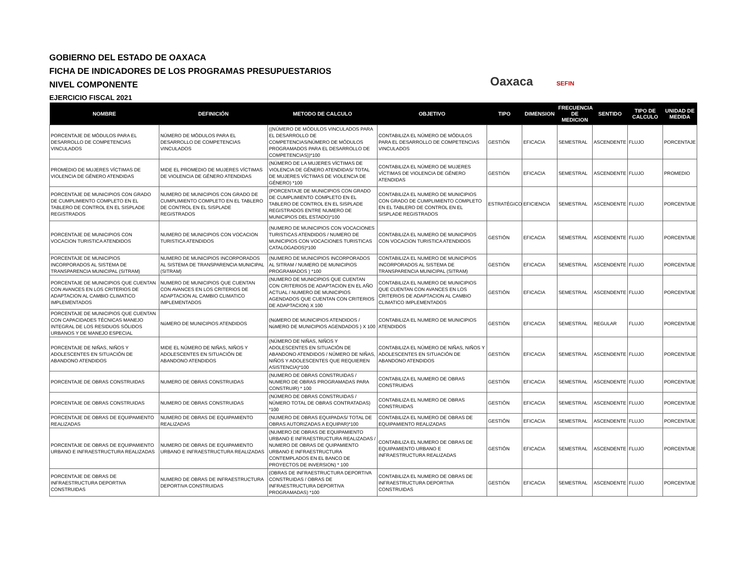GOBIERNO DEL ESTADO DE OAXACA
FICHA DE INDICADORES DE LOS PROGRAMAS PRESUPUESTARIOS
NIVEL COMPONENTE
EJERCICIO FISCAL 2021
Oaxaca SEFIN
| NOMBRE | DEFINICIÓN | METODO DE CALCULO | OBJETIVO | TIPO | DIMENSION | FRECUENCIA DE MEDICION | SENTIDO | TIPO DE CALCULO | UNIDAD DE MEDIDA |
| --- | --- | --- | --- | --- | --- | --- | --- | --- | --- |
| PORCENTAJE DE MÓDULOS PARA EL DESARROLLO DE COMPETENCIAS VINCULADOS | NÚMERO DE MÓDULOS PARA EL DESARROLLO DE COMPETENCIAS VINCULADOS | ((NÚMERO DE MÓDULOS VINCULADOS PARA EL DESARROLLO DE COMPETENCIAS/NÚMERO DE MÓDULOS PROGRAMADOS PARA EL DESARROLLO DE COMPETENCIAS))*100 | CONTABILIZA EL NÚMERO DE MÓDULOS PARA EL DESARROLLO DE COMPETENCIAS VINCULADOS | GESTIÓN | EFICACIA | SEMESTRAL | ASCENDENTE | FLUJO | PORCENTAJE |
| PROMEDIO DE MUJERES VÍCTIMAS DE VIOLENCIA DE GÉNERO ATENDIDAS | MIDE EL PROMEDIO DE MUJERES VÍCTIMAS DE VIOLENCIA DE GÉNERO ATENDIDAS | (NÚMERO DE LA MUJERES VÍCTIMAS DE VIOLENCIA DE GÉNERO ATENDIDAS/ TOTAL DE MUJERES VÍCTIMAS DE VIOLENCIA DE GÉNERO) *100 | CONTABILIZA EL NÚMERO DE MUJERES VÍCTIMAS DE VIOLENCIA DE GÉNERO ATENDIDAS | GESTIÓN | EFICACIA | SEMESTRAL | ASCENDENTE | FLUJO | PROMEDIO |
| PORCENTAJE DE MUNICIPIOS CON GRADO DE CUMPLIMIENTO COMPLETO EN EL TABLERO DE CONTROL EN EL SISPLADE REGISTRADOS | NUMERO DE MUNICIPIOS CON GRADO DE CUMPLIMIENTO COMPLETO EN EL TABLERO DE CONTROL EN EL SISPLADE REGISTRADOS | (PORCENTAJE DE MUNICIPIOS CON GRADO DE CUMPLIMIENTO COMPLETO EN EL TABLERO DE CONTROL EN EL SISPLADE REGISTRADOS ENTRE NUMERO DE MUNICIPIOS DEL ESTADO)*100 | CONTABILIZA EL NUMERO DE MUNICIPIOS CON GRADO DE CUMPLIMIENTO COMPLETO EN EL TABLERO DE CONTROL EN EL SISPLADE REGISTRADOS | ESTRATÉGICO | EFICIENCIA | SEMESTRAL | ASCENDENTE | FLUJO | PORCENTAJE |
| PORCENTAJE DE MUNICIPIOS CON VOCACION TURISTICA ATENDIDOS | NUMERO DE MUNICIPIOS CON VOCACION TURISTICA ATENDIDOS | (NUMERO DE MUNICIPIOS CON VOCACIONES TURISTICAS ATENDIDOS / NUMERO DE MUNICIPIOS CON VOCACIONES TURISTICAS CATALOGADOS)*100 | CONTABILIZA EL NUMERO DE MUNICIPIOS CON VOCACION TURISTICA ATENDIDOS | GESTIÓN | EFICACIA | SEMESTRAL | ASCENDENTE | FLUJO | PORCENTAJE |
| PORCENTAJE DE MUNICIPIOS INCORPORADOS AL SISTEMA DE TRANSPARENCIA MUNICIPAL (SITRAM) | NUMERO DE MUNICIPIOS INCORPORADOS AL SISTEMA DE TRANSPARENCIA MUNICIPAL (SITRAM) | (NUMERO DE MUNICIPIOS INCORPORADOS AL SITRAM / NUMERO DE MUNICIPIOS PROGRAMADOS ) *100 | CONTABILIZA EL NUMERO DE MUNICIPIOS INCORPORADOS AL SISTEMA DE TRANSPARENCIA MUNICIPAL (SITRAM) | GESTIÓN | EFICACIA | SEMESTRAL | ASCENDENTE | FLUJO | PORCENTAJE |
| PORCENTAJE DE MUNICIPIOS QUE CUENTAN CON AVANCES EN LOS CRITERIOS DE ADAPTACION AL CAMBIO CLIMATICO IMPLEMENTADOS | NUMERO DE MUNICIPIOS QUE CUENTAN CON AVANCES EN LOS CRITERIOS DE ADAPTACION AL CAMBIO CLIMATICO IMPLEMENTADOS | (NUMERO DE MUNICIPIOS QUE CUENTAN CON CRITERIOS DE ADAPTACION EN EL AÑO ACTUAL / NUMERO DE MUNICIPIOS AGENDADOS QUE CUENTAN CON CRITERIOS DE ADAPTACION) X 100 | CONTABILIZA EL NUMERO DE MUNICIPIOS QUE CUENTAN CON AVANCES EN LOS CRITERIOS DE ADAPTACION AL CAMBIO CLIMATICO IMPLEMENTADOS | GESTIÓN | EFICACIA | SEMESTRAL | ASCENDENTE | FLUJO | PORCENTAJE |
| PORCENTAJE DE MUNICIPIOS QUE CUENTAN CON CAPACIDADES TÉCNICAS MANEJO INTEGRAL DE LOS RESIDUOS SÓLIDOS URBANOS Y DE MANEJO ESPECIAL | NúMERO DE MUNICIPIOS ATENDIDOS | (NúMERO DE MUNICIPIOS ATENDIDOS / NúMERO DE MUNICIPIOS AGENDADOS ) X 100 | CONTABILIZA EL NUMERO DE MUNICIPIOS ATENDIDOS | GESTIÓN | EFICACIA | SEMESTRAL | REGULAR | FLUJO | PORCENTAJE |
| PORCENTAJE DE NIÑAS, NIÑOS Y ADOLESCENTES EN SITUACIÓN DE ABANDONO ATENDIDOS | MIDE EL NÚMERO DE NIÑAS, NIÑOS Y ADOLESCENTES EN SITUACIÓN DE ABANDONO ATENDIDOS | (NÚMERO DE NIÑAS, NIÑOS Y ADOLESCENTES EN SITUACIÓN DE ABANDONO ATENDIDOS / NÚMERO DE NIÑAS, NIÑOS Y ADOLESCENTES QUE REQUIEREN ASISTENCIA)*100 | CONTABILIZA EL NÚMERO DE NIÑAS, NIÑOS Y ADOLESCENTES EN SITUACIÓN DE ABANDONO ATENDIDOS | GESTIÓN | EFICACIA | SEMESTRAL | ASCENDENTE | FLUJO | PORCENTAJE |
| PORCENTAJE DE OBRAS CONSTRUIDAS | NUMERO DE OBRAS CONSTRUIDAS | (NUMERO DE OBRAS CONSTRUIDAS / NUMERO DE OBRAS PROGRAMADAS PARA CONSTRUIR) * 100 | CONTABILIZA EL NUMERO DE OBRAS CONSTRUIDAS | GESTIÓN | EFICACIA | SEMESTRAL | ASCENDENTE | FLUJO | PORCENTAJE |
| PORCENTAJE DE OBRAS CONSTRUIDAS | NUMERO DE OBRAS CONSTRUIDAS | (NÚMERO DE OBRAS CONSTRUIDAS / NÚMERO TOTAL DE OBRAS CONTRATADAS) *100 | CONTABILIZA EL NUMERO DE OBRAS CONSTRUIDAS | GESTIÓN | EFICACIA | SEMESTRAL | ASCENDENTE | FLUJO | PORCENTAJE |
| PORCENTAJE DE OBRAS DE EQUIPAMIENTO REALIZADAS | NUMERO DE OBRAS DE EQUIPAMIENTO REALIZADAS | (NUMERO DE OBRAS EQUIPADAS/ TOTAL DE OBRAS AUTORIZADAS A EQUIPAR)*100 | CONTABILIZA EL NUMERO DE OBRAS DE EQUIPAMIENTO REALIZADAS | GESTIÓN | EFICACIA | SEMESTRAL | ASCENDENTE | FLUJO | PORCENTAJE |
| PORCENTAJE DE OBRAS DE EQUIPAMIENTO URBANO E INFRAESTRUCTURA REALIZADAS | NUMERO DE OBRAS DE EQUIPAMIENTO URBANO E INFRAESTRUCTURA REALIZADAS | (NUMERO DE OBRAS DE EQUIPAMIENTO URBANO E INFRAESTRUCTURA REALIZADAS / NUMERO DE OBRAS DE QUIPAMIENTO URBANO E INFRAESTRUCTURA CONTEMPLADOS EN EL BANCO DE PROYECTOS DE INVERSION) * 100 | CONTABILIZA EL NUMERO DE OBRAS DE EQUIPAMIENTO URBANO E INFRAESTRUCTURA REALIZADAS | GESTIÓN | EFICACIA | SEMESTRAL | ASCENDENTE | FLUJO | PORCENTAJE |
| PORCENTAJE DE OBRAS DE INFRAESTRUCTURA DEPORTIVA CONSTRUIDAS | NUMERO DE OBRAS DE INFRAESTRUCTURA DEPORTIVA CONSTRUIDAS | (OBRAS DE INFRAESTRUCTURA DEPORTIVA CONSTRUIDAS / OBRAS DE INFRAESTRUCTURA DEPORTIVA PROGRAMADAS) *100 | CONTABILIZA EL NUMERO DE OBRAS DE INFRAESTRUCTURA DEPORTIVA CONSTRUIDAS | GESTIÓN | EFICACIA | SEMESTRAL | ASCENDENTE | FLUJO | PORCENTAJE |